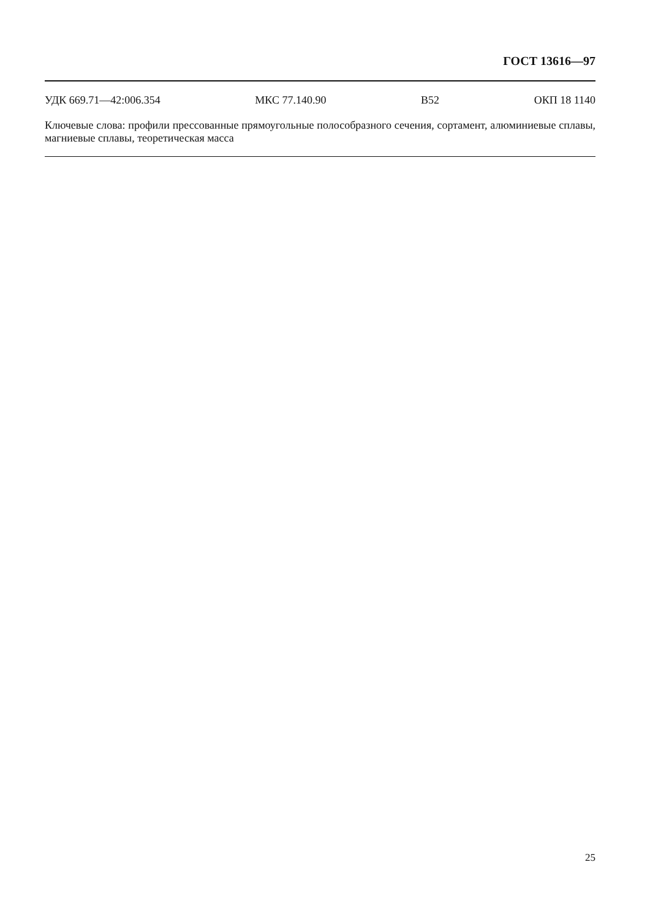ГОСТ 13616—97
УДК 669.71—42:006.354 МКС 77.140.90 В52 ОКП 18 1140
Ключевые слова: профили прессованные прямоугольные полособразного сечения, сортамент, алюминиевые сплавы, магниевые сплавы, теоретическая масса
25